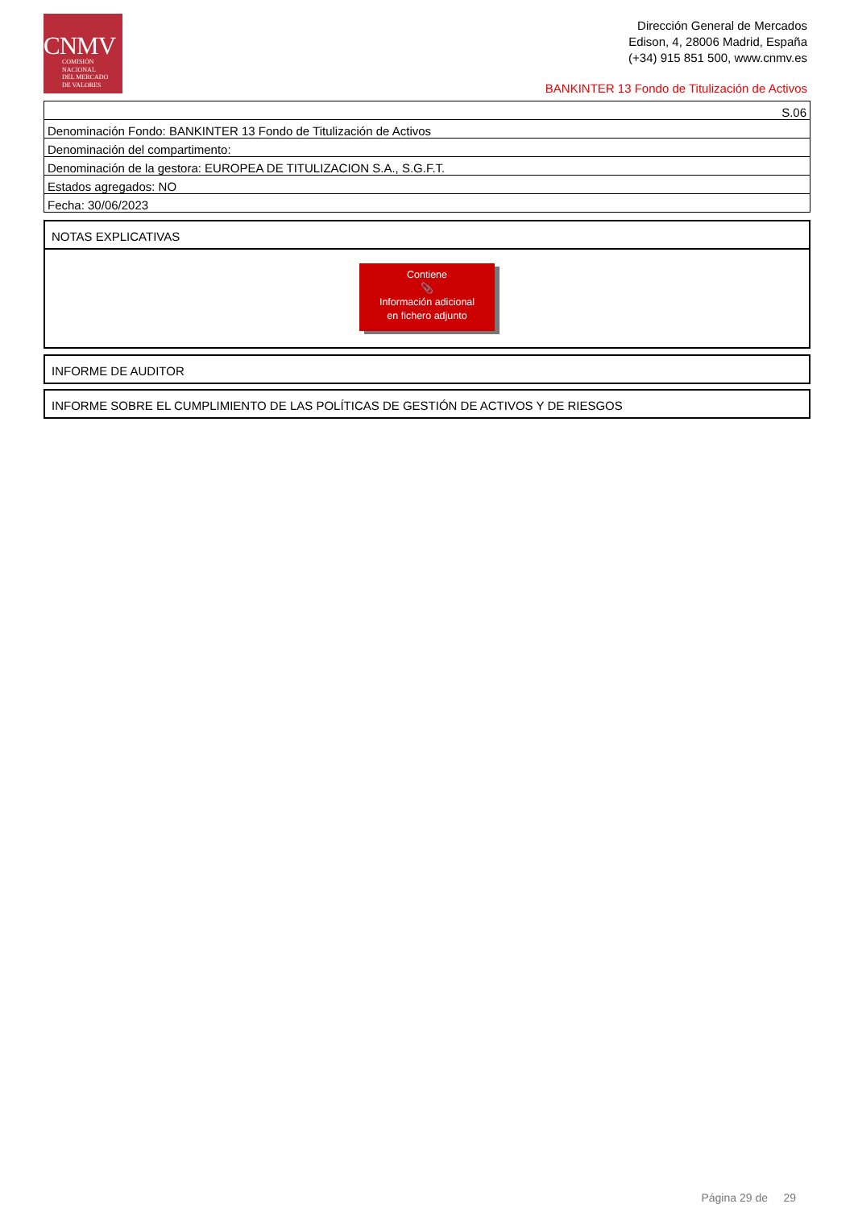CNMV
COMISIÓN
NACIONAL
DEL MERCADO
DE VALORES
Dirección General de Mercados
Edison, 4, 28006 Madrid, España
(+34) 915 851 500, www.cnmv.es
BANKINTER 13 Fondo de Titulización de Activos
| S.06 |
| Denominación Fondo: BANKINTER 13 Fondo de Titulización de Activos |
| Denominación del compartimento: |
| Denominación de la gestora: EUROPEA DE TITULIZACION S.A., S.G.F.T. |
| Estados agregados: NO |
| Fecha: 30/06/2023 |
NOTAS EXPLICATIVAS
Contiene
📎
Información adicional
en fichero adjunto
INFORME DE AUDITOR
INFORME SOBRE EL CUMPLIMIENTO DE LAS POLÍTICAS DE GESTIÓN DE ACTIVOS Y DE RIESGOS
Página 29 de 29